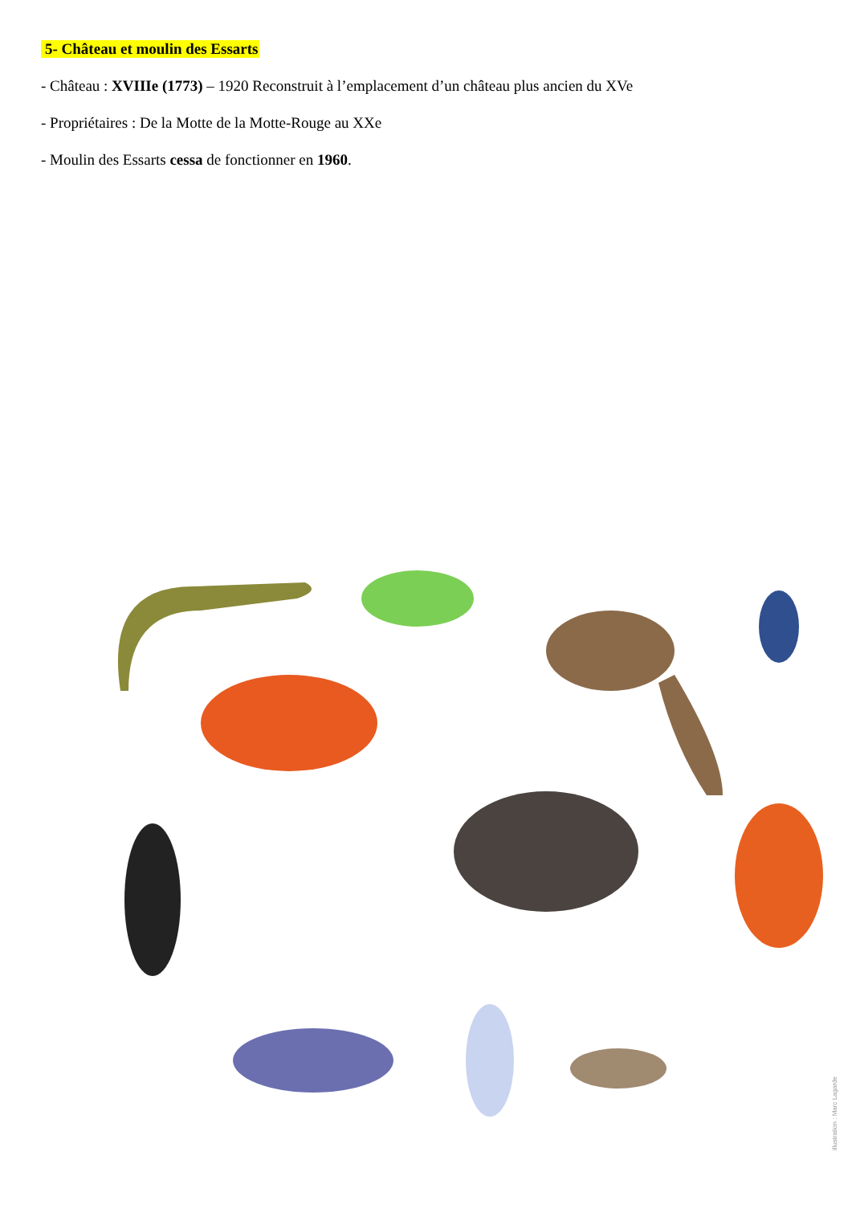5- Château et moulin des Essarts
- Château : XVIIIe (1773) – 1920 Reconstruit à l’emplacement d’un château plus ancien du XVe
- Propriétaires : De la Motte de la Motte-Rouge au XXe
- Moulin des Essarts cessa de fonctionner en 1960.
illustration : Marc Lagarde